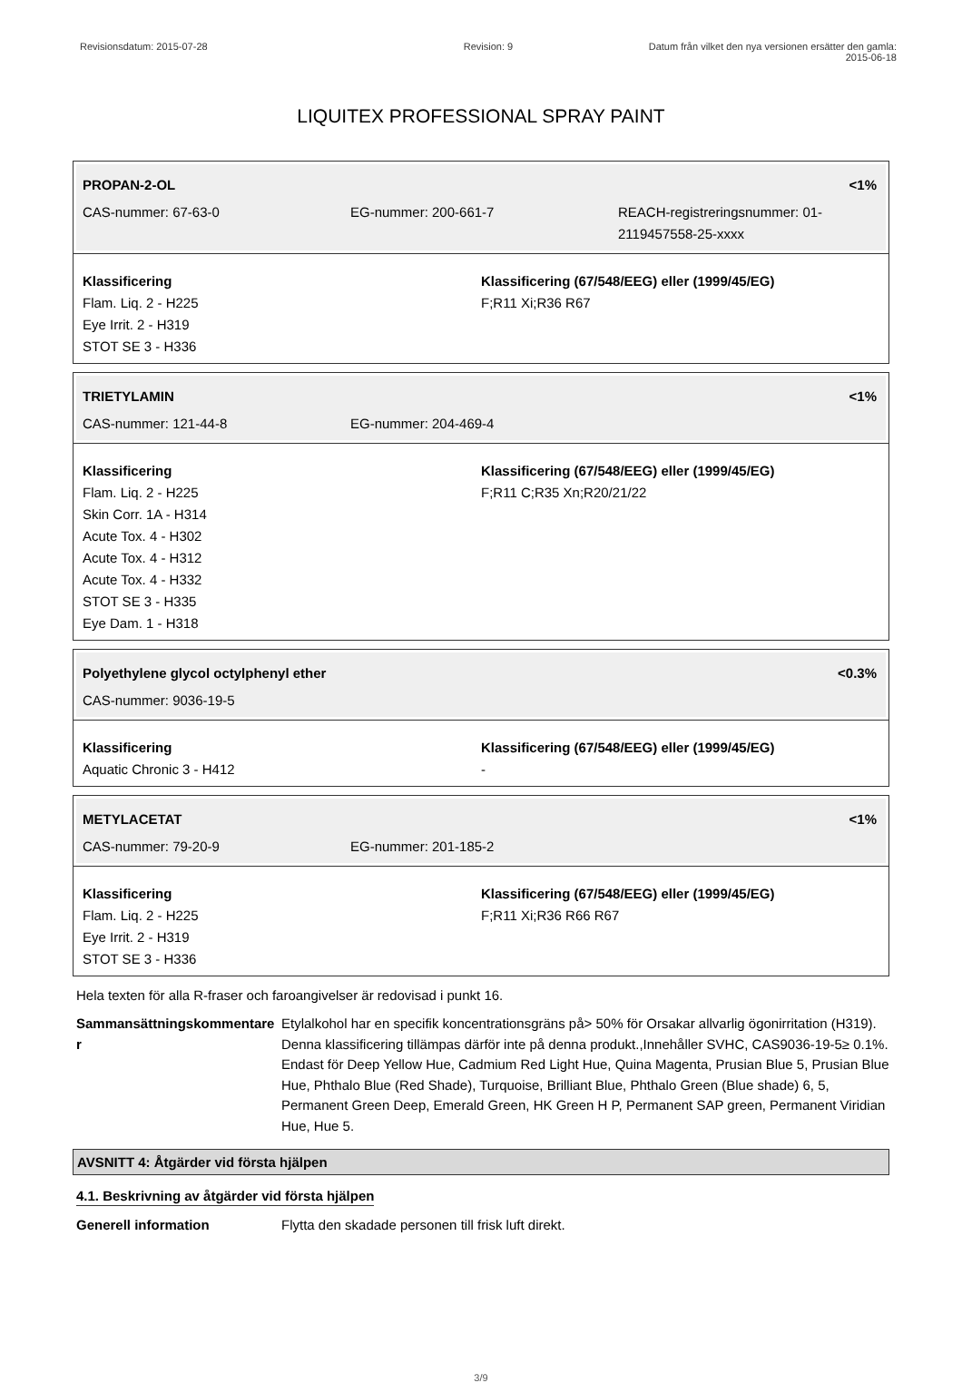Revisionsdatum: 2015-07-28 Revision: 9 Datum från vilket den nya versionen ersätter den gamla: 2015-06-18
LIQUITEX PROFESSIONAL SPRAY PAINT
PROPAN-2-OL <1%
CAS-nummer: 67-63-0 EG-nummer: 200-661-7 REACH-registreringsnummer: 01-2119457558-25-xxxx
Klassificering
Flam. Liq. 2 - H225
Eye Irrit. 2 - H319
STOT SE 3 - H336
Klassificering (67/548/EEG) eller (1999/45/EG)
F;R11 Xi;R36 R67
TRIETYLAMIN <1%
CAS-nummer: 121-44-8 EG-nummer: 204-469-4
Klassificering
Flam. Liq. 2 - H225
Skin Corr. 1A - H314
Acute Tox. 4 - H302
Acute Tox. 4 - H312
Acute Tox. 4 - H332
STOT SE 3 - H335
Eye Dam. 1 - H318
Klassificering (67/548/EEG) eller (1999/45/EG)
F;R11 C;R35 Xn;R20/21/22
Polyethylene glycol octylphenyl ether <0.3%
CAS-nummer: 9036-19-5
Klassificering
Aquatic Chronic 3 - H412
Klassificering (67/548/EEG) eller (1999/45/EG)
-
METYLACETAT <1%
CAS-nummer: 79-20-9 EG-nummer: 201-185-2
Klassificering
Flam. Liq. 2 - H225
Eye Irrit. 2 - H319
STOT SE 3 - H336
Klassificering (67/548/EEG) eller (1999/45/EG)
F;R11 Xi;R36 R66 R67
Hela texten för alla R-fraser och faroangivelser är redovisad i punkt 16.
Sammansättningskommentare r
Etylalkohol har en specifik koncentrationsgräns på> 50% för Orsakar allvarlig ögonirritation (H319). Denna klassificering tillämpas därför inte på denna produkt.,Innehåller SVHC, CAS9036-19-5≥ 0.1%. Endast för Deep Yellow Hue, Cadmium Red Light Hue, Quina Magenta, Prusian Blue 5, Prusian Blue Hue, Phthalo Blue (Red Shade), Turquoise, Brilliant Blue, Phthalo Green (Blue shade) 6, 5, Permanent Green Deep, Emerald Green, HK Green H P, Permanent SAP green, Permanent Viridian Hue, Hue 5.
AVSNITT 4: Åtgärder vid första hjälpen
4.1. Beskrivning av åtgärder vid första hjälpen
Generell information Flytta den skadade personen till frisk luft direkt.
3/9